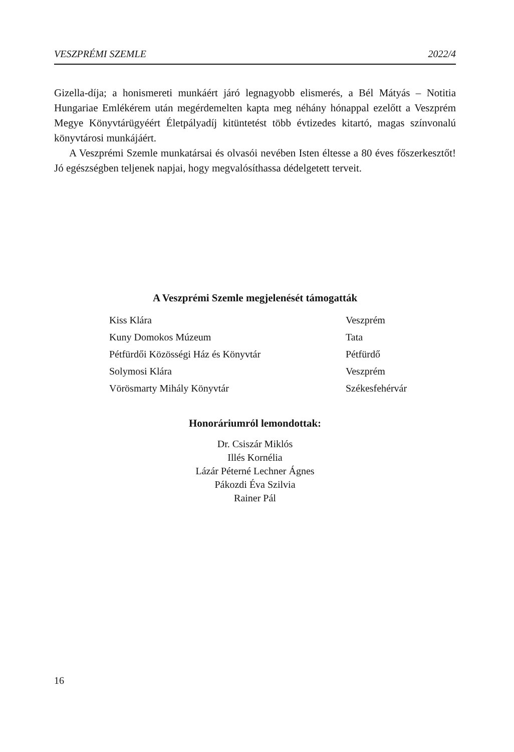VESZPRÉMI SZEMLE 2022/4
Gizella-díja; a honismereti munkáért járó legnagyobb elismerés, a Bél Mátyás – Notitia Hungariae Emlékérem után megérdemelten kapta meg néhány hónappal ezelőtt a Veszprém Megye Könyvtárügyéért Életpályadíj kitüntetést több évtizedes kitartó, magas színvonalú könyvtárosi munkájáért.
A Veszprémi Szemle munkatársai és olvasói nevében Isten éltesse a 80 éves főszerkesztőt! Jó egészségben teljenek napjai, hogy megvalósíthassa dédelgetett terveit.
A Veszprémi Szemle megjelenését támogatták
| Kiss Klára | Veszprém |
| Kuny Domokos Múzeum | Tata |
| Pétfürdői Közösségi Ház és Könyvtár | Pétfürdő |
| Solymosi Klára | Veszprém |
| Vörösmarty Mihály Könyvtár | Székesfehérvár |
Honoráriumról lemondottak:
Dr. Csiszár Miklós
Illés Kornélia
Lázár Péterné Lechner Ágnes
Pákozdi Éva Szilvia
Rainer Pál
16